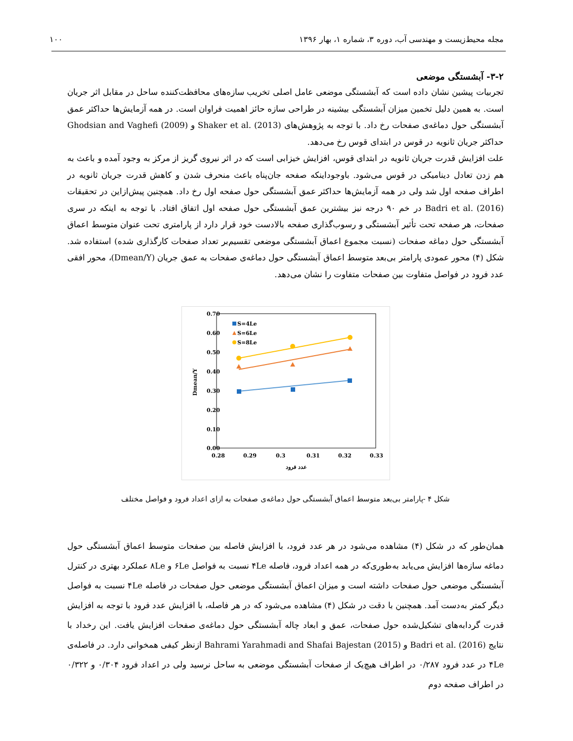مجله محیط‌زیست و مهندسی آب، دوره ۳، شماره ۱، بهار ۱۳۹۶ ۱۰۰
۳-۲- آبشستگی موضعی
تجربیات پیشین نشان داده است که آبشستگی موضعی عامل اصلی تخریب سازه‌های محافظت‌کننده ساحل در مقابل اثر جریان است. به همین دلیل تخمین میزان آبشستگی بیشینه در طراحی سازه حائز اهمیت فراوان است. در همه آزمایش‌ها حداکثر عمق آبشستگی حول دماغه‌ی صفحات رخ داد. با توجه به پژوهش‌های Shaker et al. (2013) و Ghodsian and Vaghefi (2009) حداکثر جریان ثانویه در قوس در ابتدای قوس رخ می‌دهد.
علت افزایش قدرت جریان ثانویه در ابتدای قوس، افزایش خیزابی است که در اثر نیروی گریز از مرکز به وجود آمده و باعث به هم زدن تعادل دینامیکی در قوس می‌شود. باوجوداینکه صفحه جان‌پناه باعث منحرف شدن و کاهش قدرت جریان ثانویه در اطراف صفحه اول شد ولی در همه آزمایش‌ها حداکثر عمق آبشستگی حول صفحه اول رخ داد. همچنین پیش‌ازاین در تحقیقات Badri et al. (2016) در خم ۹۰ درجه نیز بیشترین عمق آبشستگی حول صفحه اول اتفاق افتاد. با توجه به اینکه در سری صفحات، هر صفحه تحت تأثیر آبشستگی و رسوب‌گذاری صفحه بالادست خود قرار دارد از پارامتری تحت عنوان متوسط اعماق آبشستگی حول دماغه صفحات (نسبت مجموع اعماق آبشستگی موضعی تقسیم‌بر تعداد صفحات کارگذاری شده) استفاده شد. شکل (۴) محور عمودی پارامتر بی‌بعد متوسط اعماق آبشستگی حول دماغه‌ی صفحات به عمق جریان (Dmean/Y)، محور افقی عدد فرود در فواصل متفاوت بین صفحات متفاوت را نشان می‌دهد.
0.70
0.60
0.50
0.40
0.30
0.20
0.10
0.00
0.28
0.29
0.3
0.31
0.32
0.33
عدد فرود
Dmean/Y
S=4Le
S=6Le
S=8Le
شکل ۴ -پارامتر بی‌بعد متوسط اعماق آبشستگی حول دماغه‌ی صفحات به ازای اعداد فرود و فواصل مختلف
همان‌طور که در شکل (۴) مشاهده می‌شود در هر عدد فرود، با افزایش فاصله بین صفحات متوسط اعماق آبشستگی حول دماغه سازه‌ها افزایش می‌یابد به‌طوری‌که در همه اعداد فرود، فاصله ۴Le نسبت به فواصل ۶Le و ۸Le عملکرد بهتری در کنترل آبشستگی موضعی حول صفحات داشته است و میزان اعماق آبشستگی موضعی حول صفحات در فاصله ۴Le نسبت به فواصل دیگر کمتر به‌دست آمد. همچنین با دقت در شکل (۴) مشاهده می‌شود که در هر فاصله، با افزایش عدد فرود با توجه به افزایش قدرت گردابه‌های تشکیل‌شده حول صفحات، عمق و ابعاد چاله آبشستگی حول دماغه‌ی صفحات افزایش یافت. این رخداد با نتایج Badri et al. (2016) و Bahrami Yarahmadi and Shafai Bajestan (2015) ازنظر کیفی همخوانی دارد. در فاصله‌ی ۴Le در عدد فرود ۰/۲۸۷ در اطراف هیچ‌یک از صفحات آبشستگی موضعی به ساحل نرسید ولی در اعداد فرود ۰/۳۰۴ و ۰/۳۲۲ در اطراف صفحه دوم